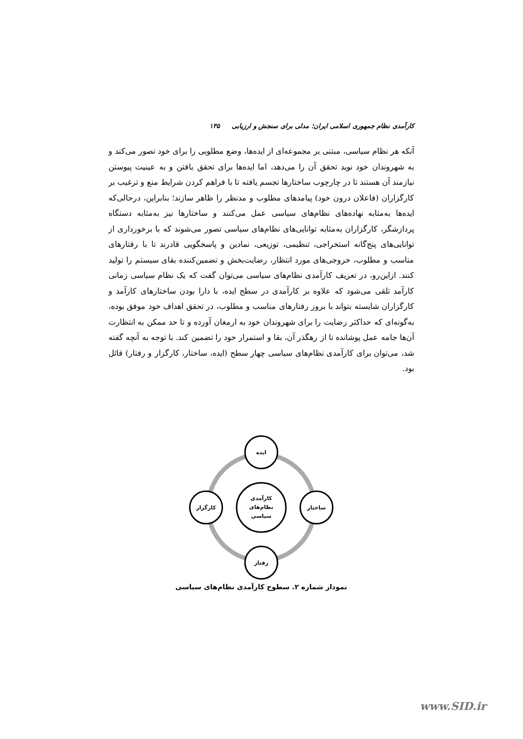کارآمدی نظام جمهوری اسلامی ایران؛ مدلی برای سنجش و ارزیابی ۱۳۵
آنکه هر نظام سیاسی، مبتنی بر مجموعه‌ای از ایده‌ها، وضع مطلوبی را برای خود تصور می‌کند و به شهروندان خود نوید تحقق آن را می‌دهد، اما ایده‌ها برای تحقق یافتن و به عینیت پیوستن نیازمند آن هستند تا در چارچوب ساختارها تجسم یافته تا با فراهم کردن شرایط منع و ترغیب بر کارگزاران (فاعلان درون خود) پیامدهای مطلوب و مدنظر را ظاهر سازند؛ بنابراین، درحالی‌که ایده‌ها به‌مثابه نهاده‌های نظام‌های سیاسی عمل می‌کنند و ساختارها نیز به‌مثابه دستگاه پردازشگر، کارگزاران به‌مثابه توانایی‌های نظام‌های سیاسی تصور می‌شوند که با برخورداری از توانایی‌های پنج‌گانه استخراجی، تنظیمی، توزیعی، نمادین و پاسخگویی قادرند تا با رفتارهای مناسب و مطلوب، خروجی‌های مورد انتظار، رضایت‌بخش و تضمین‌کننده بقای سیستم را تولید کنند. ازاین‌رو، در تعریف کارآمدی نظام‌های سیاسی می‌توان گفت که یک نظام سیاسی زمانی کارآمد تلقی می‌شود که علاوه بر کارآمدی در سطح ایده، با دارا بودن ساختارهای کارآمد و کارگزاران شایسته بتواند با بروز رفتارهای مناسب و مطلوب، در تحقق اهداف خود موفق بوده، به‌گونه‌ای که حداکثر رضایت را برای شهروندان خود به ارمغان آورده و تا حد ممکن به انتظارت آن‌ها جامه عمل پوشانده تا از رهگذر آن، بقا و استمرار خود را تضمین کند. با توجه به آنچه گفته شد، می‌توان برای کارآمدی نظام‌های سیاسی چهار سطح (ایده، ساختار، کارگزار و رفتار) قائل بود.
ایده
رفتار
کارگزار
ساختار
کارآمدی
نظام‌های
سیاسی
نمودار شماره ۲. سطوح کارآمدی نظام‌های سیاسی
www.SID.ir